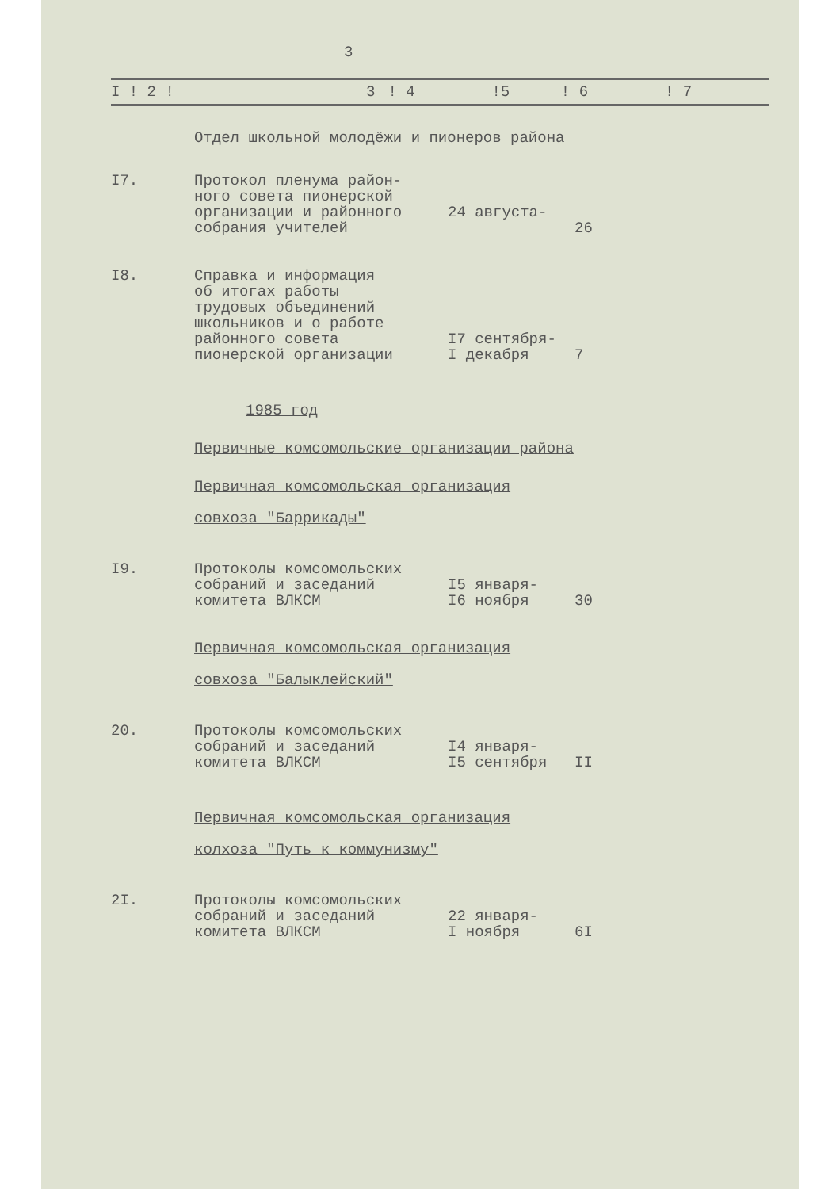3
| I ! 2 ! | 3 | ! 4 | !5 | ! 6 | ! 7 |
| | Отдел школьной молодёжи и пионеров района | | |
| I7. | Протокол пленума район- ного совета пионерской организации и районного собрания учителей | 24 августа- | 26 |
| I8. | Справка и информация об итогах работы трудовых объединений школьников и о работе районного совета пионерской организации | I7 сентября- I декабря | 7 |
| | 1985 год | | |
| | Первичные комсомольские организации района | | |
| | Первичная комсомольская организация совхоза "Баррикады" | | |
| I9. | Протоколы комсомольских собраний и заседаний комитета ВЛКСМ | I5 января- I6 ноября | 30 |
| | Первичная комсомольская организация совхоза "Балыклейский" | | |
| 20. | Протоколы комсомольских собраний и заседаний комитета ВЛКСМ | I4 января- I5 сентября | II |
| | Первичная комсомольская организация колхоза "Путь к коммунизму" | | |
| 2I. | Протоколы комсомольских собраний и заседаний комитета ВЛКСМ | 22 января- I ноября | 6I |